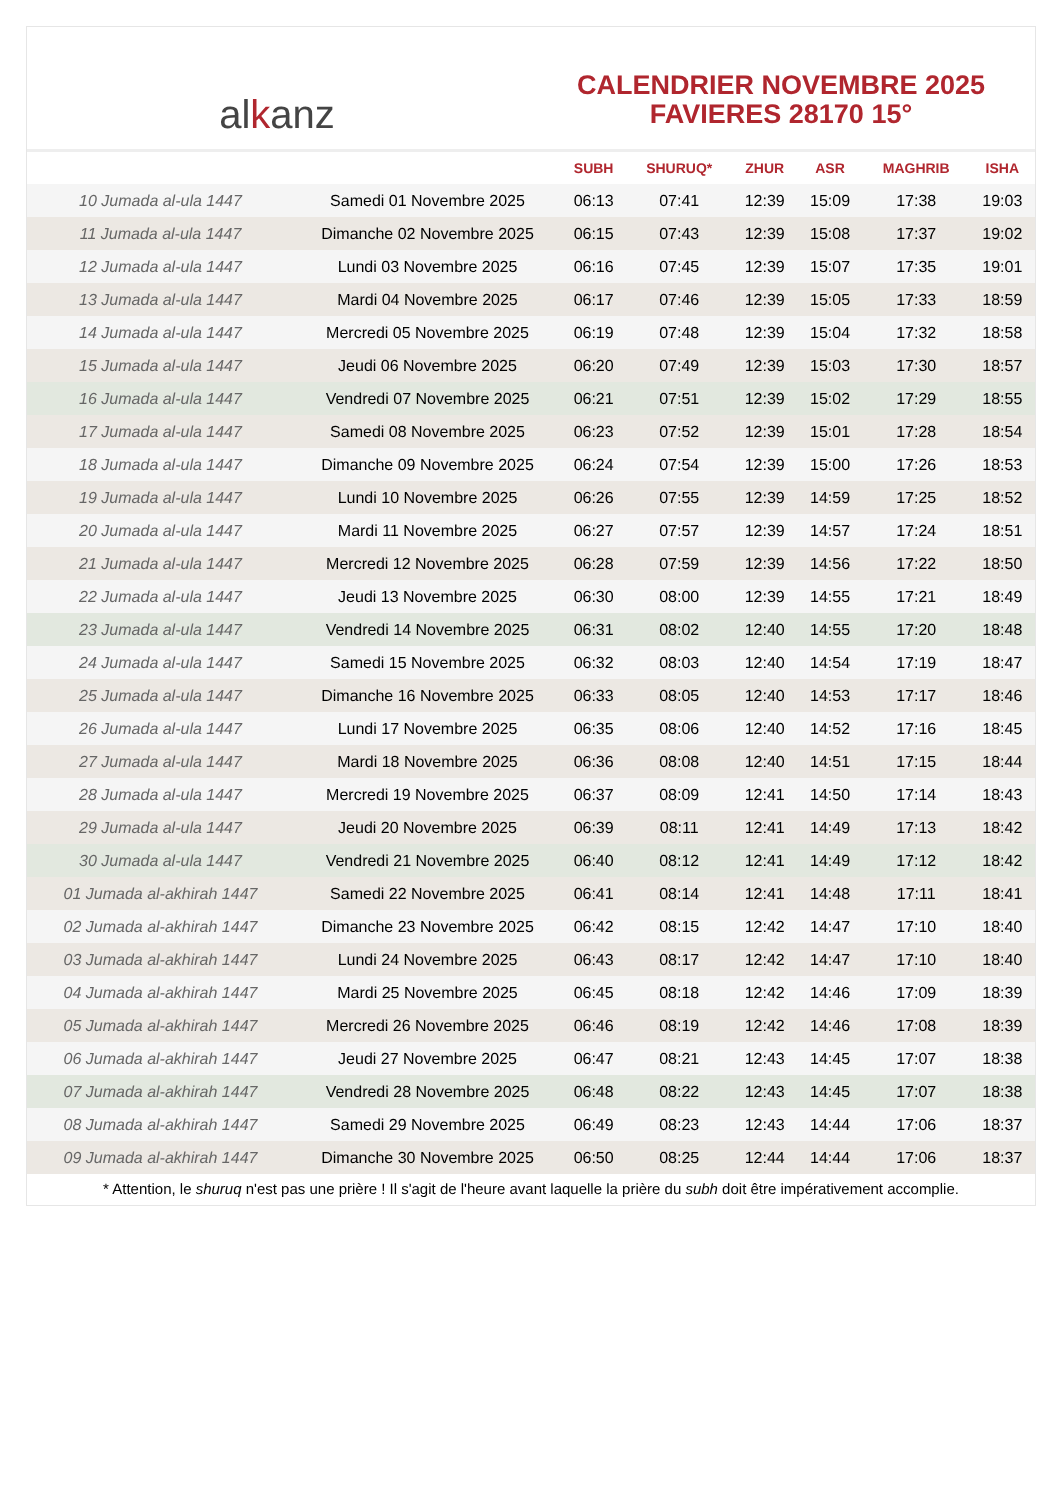al k anz
CALENDRIER NOVEMBRE 2025
FAVIERES 28170 15°
| | | SUBH | SHURUQ* | ZHUR | ASR | MAGHRIB | ISHA |
| --- | --- | --- | --- | --- | --- | --- | --- |
| 10 Jumada al-ula 1447 | Samedi 01 Novembre 2025 | 06:13 | 07:41 | 12:39 | 15:09 | 17:38 | 19:03 |
| 11 Jumada al-ula 1447 | Dimanche 02 Novembre 2025 | 06:15 | 07:43 | 12:39 | 15:08 | 17:37 | 19:02 |
| 12 Jumada al-ula 1447 | Lundi 03 Novembre 2025 | 06:16 | 07:45 | 12:39 | 15:07 | 17:35 | 19:01 |
| 13 Jumada al-ula 1447 | Mardi 04 Novembre 2025 | 06:17 | 07:46 | 12:39 | 15:05 | 17:33 | 18:59 |
| 14 Jumada al-ula 1447 | Mercredi 05 Novembre 2025 | 06:19 | 07:48 | 12:39 | 15:04 | 17:32 | 18:58 |
| 15 Jumada al-ula 1447 | Jeudi 06 Novembre 2025 | 06:20 | 07:49 | 12:39 | 15:03 | 17:30 | 18:57 |
| 16 Jumada al-ula 1447 | Vendredi 07 Novembre 2025 | 06:21 | 07:51 | 12:39 | 15:02 | 17:29 | 18:55 |
| 17 Jumada al-ula 1447 | Samedi 08 Novembre 2025 | 06:23 | 07:52 | 12:39 | 15:01 | 17:28 | 18:54 |
| 18 Jumada al-ula 1447 | Dimanche 09 Novembre 2025 | 06:24 | 07:54 | 12:39 | 15:00 | 17:26 | 18:53 |
| 19 Jumada al-ula 1447 | Lundi 10 Novembre 2025 | 06:26 | 07:55 | 12:39 | 14:59 | 17:25 | 18:52 |
| 20 Jumada al-ula 1447 | Mardi 11 Novembre 2025 | 06:27 | 07:57 | 12:39 | 14:57 | 17:24 | 18:51 |
| 21 Jumada al-ula 1447 | Mercredi 12 Novembre 2025 | 06:28 | 07:59 | 12:39 | 14:56 | 17:22 | 18:50 |
| 22 Jumada al-ula 1447 | Jeudi 13 Novembre 2025 | 06:30 | 08:00 | 12:39 | 14:55 | 17:21 | 18:49 |
| 23 Jumada al-ula 1447 | Vendredi 14 Novembre 2025 | 06:31 | 08:02 | 12:40 | 14:55 | 17:20 | 18:48 |
| 24 Jumada al-ula 1447 | Samedi 15 Novembre 2025 | 06:32 | 08:03 | 12:40 | 14:54 | 17:19 | 18:47 |
| 25 Jumada al-ula 1447 | Dimanche 16 Novembre 2025 | 06:33 | 08:05 | 12:40 | 14:53 | 17:17 | 18:46 |
| 26 Jumada al-ula 1447 | Lundi 17 Novembre 2025 | 06:35 | 08:06 | 12:40 | 14:52 | 17:16 | 18:45 |
| 27 Jumada al-ula 1447 | Mardi 18 Novembre 2025 | 06:36 | 08:08 | 12:40 | 14:51 | 17:15 | 18:44 |
| 28 Jumada al-ula 1447 | Mercredi 19 Novembre 2025 | 06:37 | 08:09 | 12:41 | 14:50 | 17:14 | 18:43 |
| 29 Jumada al-ula 1447 | Jeudi 20 Novembre 2025 | 06:39 | 08:11 | 12:41 | 14:49 | 17:13 | 18:42 |
| 30 Jumada al-ula 1447 | Vendredi 21 Novembre 2025 | 06:40 | 08:12 | 12:41 | 14:49 | 17:12 | 18:42 |
| 01 Jumada al-akhirah 1447 | Samedi 22 Novembre 2025 | 06:41 | 08:14 | 12:41 | 14:48 | 17:11 | 18:41 |
| 02 Jumada al-akhirah 1447 | Dimanche 23 Novembre 2025 | 06:42 | 08:15 | 12:42 | 14:47 | 17:10 | 18:40 |
| 03 Jumada al-akhirah 1447 | Lundi 24 Novembre 2025 | 06:43 | 08:17 | 12:42 | 14:47 | 17:10 | 18:40 |
| 04 Jumada al-akhirah 1447 | Mardi 25 Novembre 2025 | 06:45 | 08:18 | 12:42 | 14:46 | 17:09 | 18:39 |
| 05 Jumada al-akhirah 1447 | Mercredi 26 Novembre 2025 | 06:46 | 08:19 | 12:42 | 14:46 | 17:08 | 18:39 |
| 06 Jumada al-akhirah 1447 | Jeudi 27 Novembre 2025 | 06:47 | 08:21 | 12:43 | 14:45 | 17:07 | 18:38 |
| 07 Jumada al-akhirah 1447 | Vendredi 28 Novembre 2025 | 06:48 | 08:22 | 12:43 | 14:45 | 17:07 | 18:38 |
| 08 Jumada al-akhirah 1447 | Samedi 29 Novembre 2025 | 06:49 | 08:23 | 12:43 | 14:44 | 17:06 | 18:37 |
| 09 Jumada al-akhirah 1447 | Dimanche 30 Novembre 2025 | 06:50 | 08:25 | 12:44 | 14:44 | 17:06 | 18:37 |
* Attention, le shuruq n'est pas une prière ! Il s'agit de l'heure avant laquelle la prière du subh doit être impérativement accomplie.